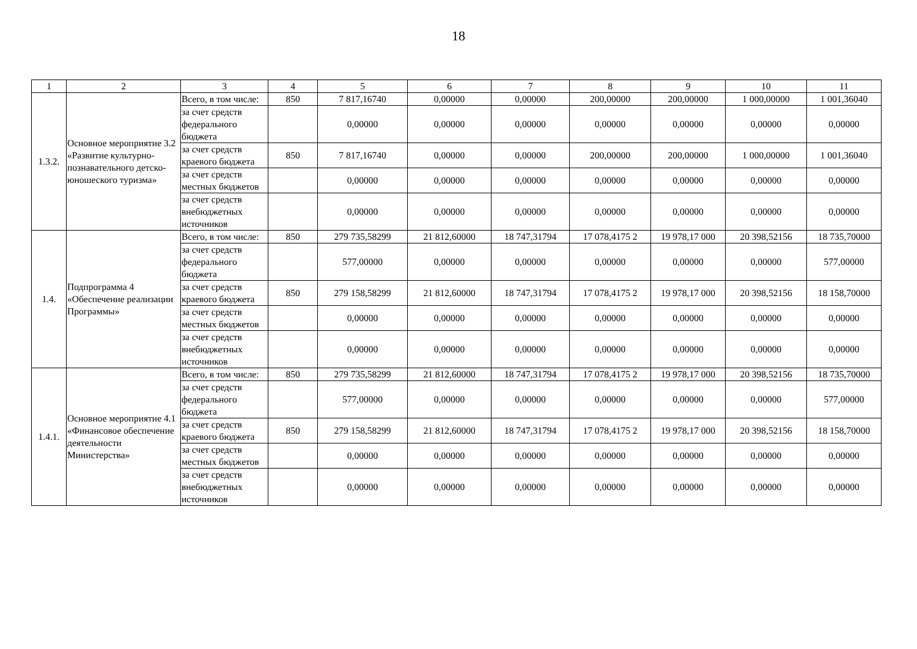18
| 1 | 2 | 3 | 4 | 5 | 6 | 7 | 8 | 9 | 10 | 11 |
| --- | --- | --- | --- | --- | --- | --- | --- | --- | --- | --- |
| 1.3.2. | Основное мероприятие 3.2 «Развитие культурно-познавательного детско-юношеского туризма» | Всего, в том числе: | 850 | 7 817,16740 | 0,00000 | 0,00000 | 200,00000 | 200,00000 | 1 000,00000 | 1 001,36040 |
| | | за счет средств федерального бюджета | | 0,00000 | 0,00000 | 0,00000 | 0,00000 | 0,00000 | 0,00000 | 0,00000 |
| | | за счет средств краевого бюджета | 850 | 7 817,16740 | 0,00000 | 0,00000 | 200,00000 | 200,00000 | 1 000,00000 | 1 001,36040 |
| | | за счет средств местных бюджетов | | 0,00000 | 0,00000 | 0,00000 | 0,00000 | 0,00000 | 0,00000 | 0,00000 |
| | | за счет средств внебюджетных источников | | 0,00000 | 0,00000 | 0,00000 | 0,00000 | 0,00000 | 0,00000 | 0,00000 |
| 1.4. | Подпрограмма 4 «Обеспечение реализации Программы» | Всего, в том числе: | 850 | 279 735,58299 | 21 812,60000 | 18 747,31794 | 17 078,4175 2 | 19 978,17 000 | 20 398,52156 | 18 735,70000 |
| | | за счет средств федерального бюджета | | 577,00000 | 0,00000 | 0,00000 | 0,00000 | 0,00000 | 0,00000 | 577,00000 |
| | | за счет средств краевого бюджета | 850 | 279 158,58299 | 21 812,60000 | 18 747,31794 | 17 078,4175 2 | 19 978,17 000 | 20 398,52156 | 18 158,70000 |
| | | за счет средств местных бюджетов | | 0,00000 | 0,00000 | 0,00000 | 0,00000 | 0,00000 | 0,00000 | 0,00000 |
| | | за счет средств внебюджетных источников | | 0,00000 | 0,00000 | 0,00000 | 0,00000 | 0,00000 | 0,00000 | 0,00000 |
| 1.4.1. | Основное мероприятие 4.1 «Финансовое обеспечение деятельности Министерства» | Всего, в том числе: | 850 | 279 735,58299 | 21 812,60000 | 18 747,31794 | 17 078,4175 2 | 19 978,17 000 | 20 398,52156 | 18 735,70000 |
| | | за счет средств федерального бюджета | | 577,00000 | 0,00000 | 0,00000 | 0,00000 | 0,00000 | 0,00000 | 577,00000 |
| | | за счет средств краевого бюджета | 850 | 279 158,58299 | 21 812,60000 | 18 747,31794 | 17 078,4175 2 | 19 978,17 000 | 20 398,52156 | 18 158,70000 |
| | | за счет средств местных бюджетов | | 0,00000 | 0,00000 | 0,00000 | 0,00000 | 0,00000 | 0,00000 | 0,00000 |
| | | за счет средств внебюджетных источников | | 0,00000 | 0,00000 | 0,00000 | 0,00000 | 0,00000 | 0,00000 | 0,00000 |